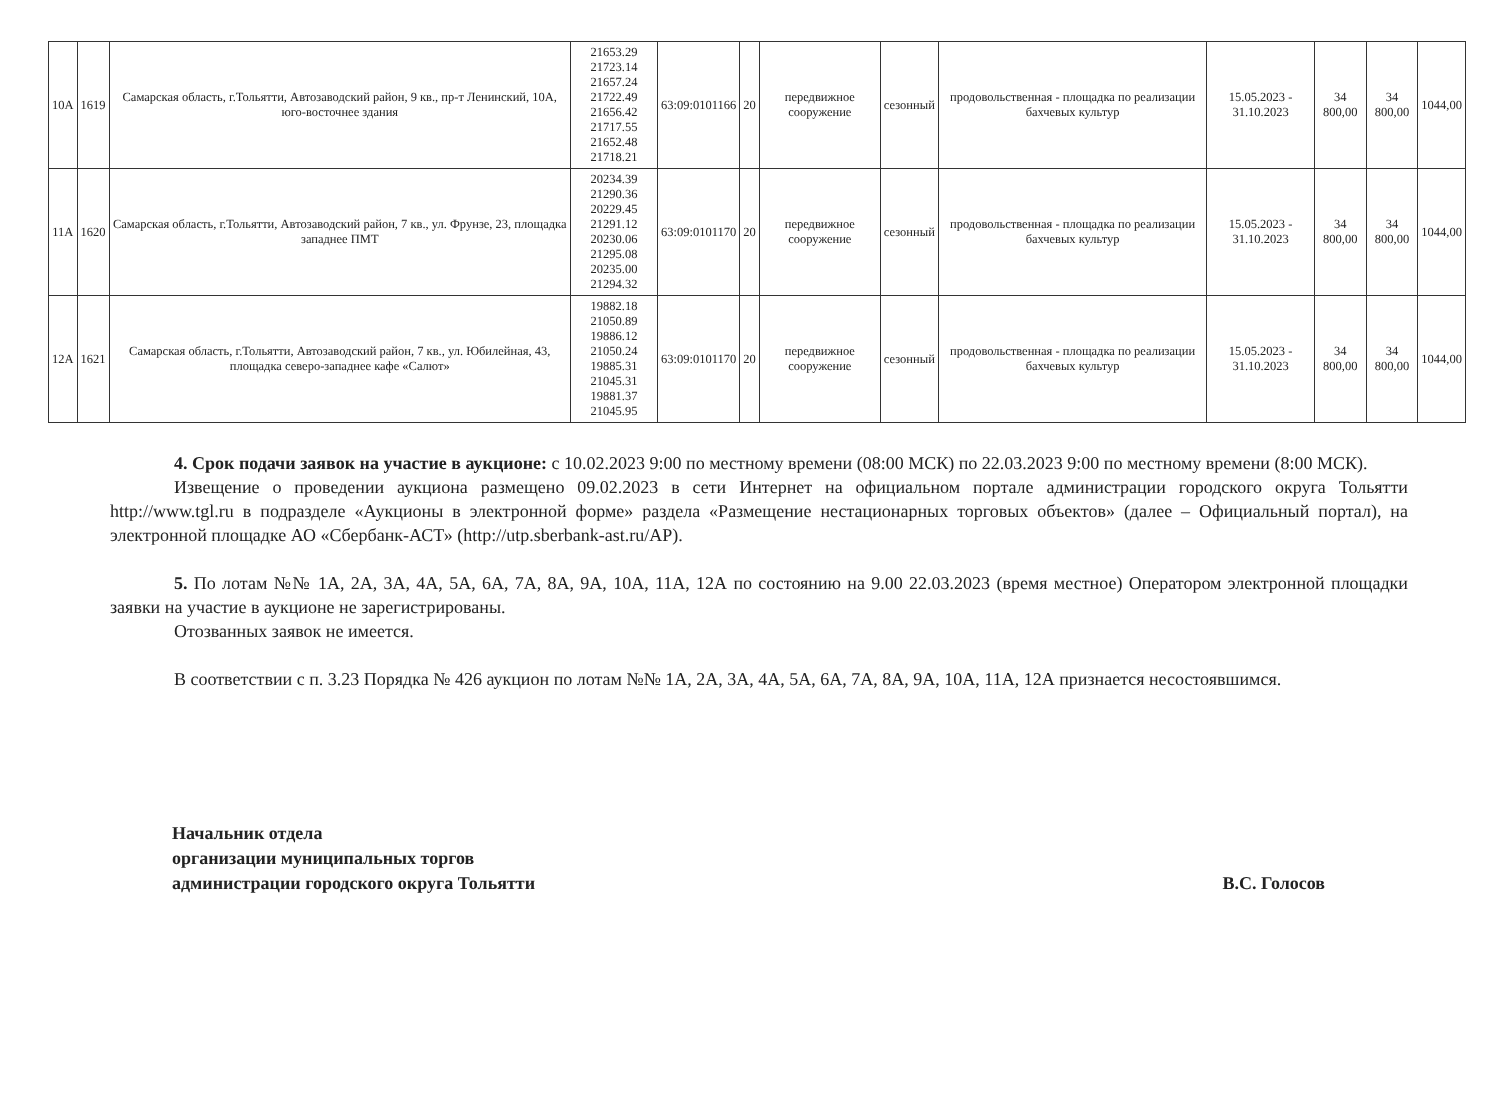| 10А | 1619 | Самарская область, г.Тольятти, Автозаводский район, 9 кв., пр-т Ленинский, 10А, юго-восточнее здания | 21653.29 21723.14 21657.24 21722.49 21656.42 21717.55 21652.48 21718.21 | 63:09:0101166 | 20 | передвижное сооружение | сезонный | продовольственная - площадка по реализации бахчевых культур | 15.05.2023 - 31.10.2023 | 34 800,00 | 34 800,00 | 1044,00 |
| 11А | 1620 | Самарская область, г.Тольятти, Автозаводский район, 7 кв., ул. Фрунзе, 23, площадка западнее ПМТ | 20234.39 21290.36 20229.45 21291.12 20230.06 21295.08 20235.00 21294.32 | 63:09:0101170 | 20 | передвижное сооружение | сезонный | продовольственная - площадка по реализации бахчевых культур | 15.05.2023 - 31.10.2023 | 34 800,00 | 34 800,00 | 1044,00 |
| 12А | 1621 | Самарская область, г.Тольятти, Автозаводский район, 7 кв., ул. Юбилейная, 43, площадка северо-западнее кафе «Салют» | 19882.18 21050.89 19886.12 21050.24 19885.31 21045.31 19881.37 21045.95 | 63:09:0101170 | 20 | передвижное сооружение | сезонный | продовольственная - площадка по реализации бахчевых культур | 15.05.2023 - 31.10.2023 | 34 800,00 | 34 800,00 | 1044,00 |
4. Срок подачи заявок на участие в аукционе: с 10.02.2023 9:00 по местному времени (08:00 МСК) по 22.03.2023 9:00 по местному времени (8:00 МСК).
Извещение о проведении аукциона размещено 09.02.2023 в сети Интернет на официальном портале администрации городского округа Тольятти http://www.tgl.ru в подразделе «Аукционы в электронной форме» раздела «Размещение нестационарных торговых объектов» (далее – Официальный портал), на электронной площадке АО «Сбербанк-АСТ» (http://utp.sberbank-ast.ru/AP).
5. По лотам №№ 1А, 2А, 3А, 4А, 5А, 6А, 7А, 8А, 9А, 10А, 11А, 12А по состоянию на 9.00 22.03.2023 (время местное) Оператором электронной площадки заявки на участие в аукционе не зарегистрированы.
Отозванных заявок не имеется.
В соответствии с п. 3.23 Порядка № 426 аукцион по лотам №№ 1А, 2А, 3А, 4А, 5А, 6А, 7А, 8А, 9А, 10А, 11А, 12А признается несостоявшимся.
Начальник отдела
организации муниципальных торгов
администрации городского округа Тольятти
В.С. Голосов